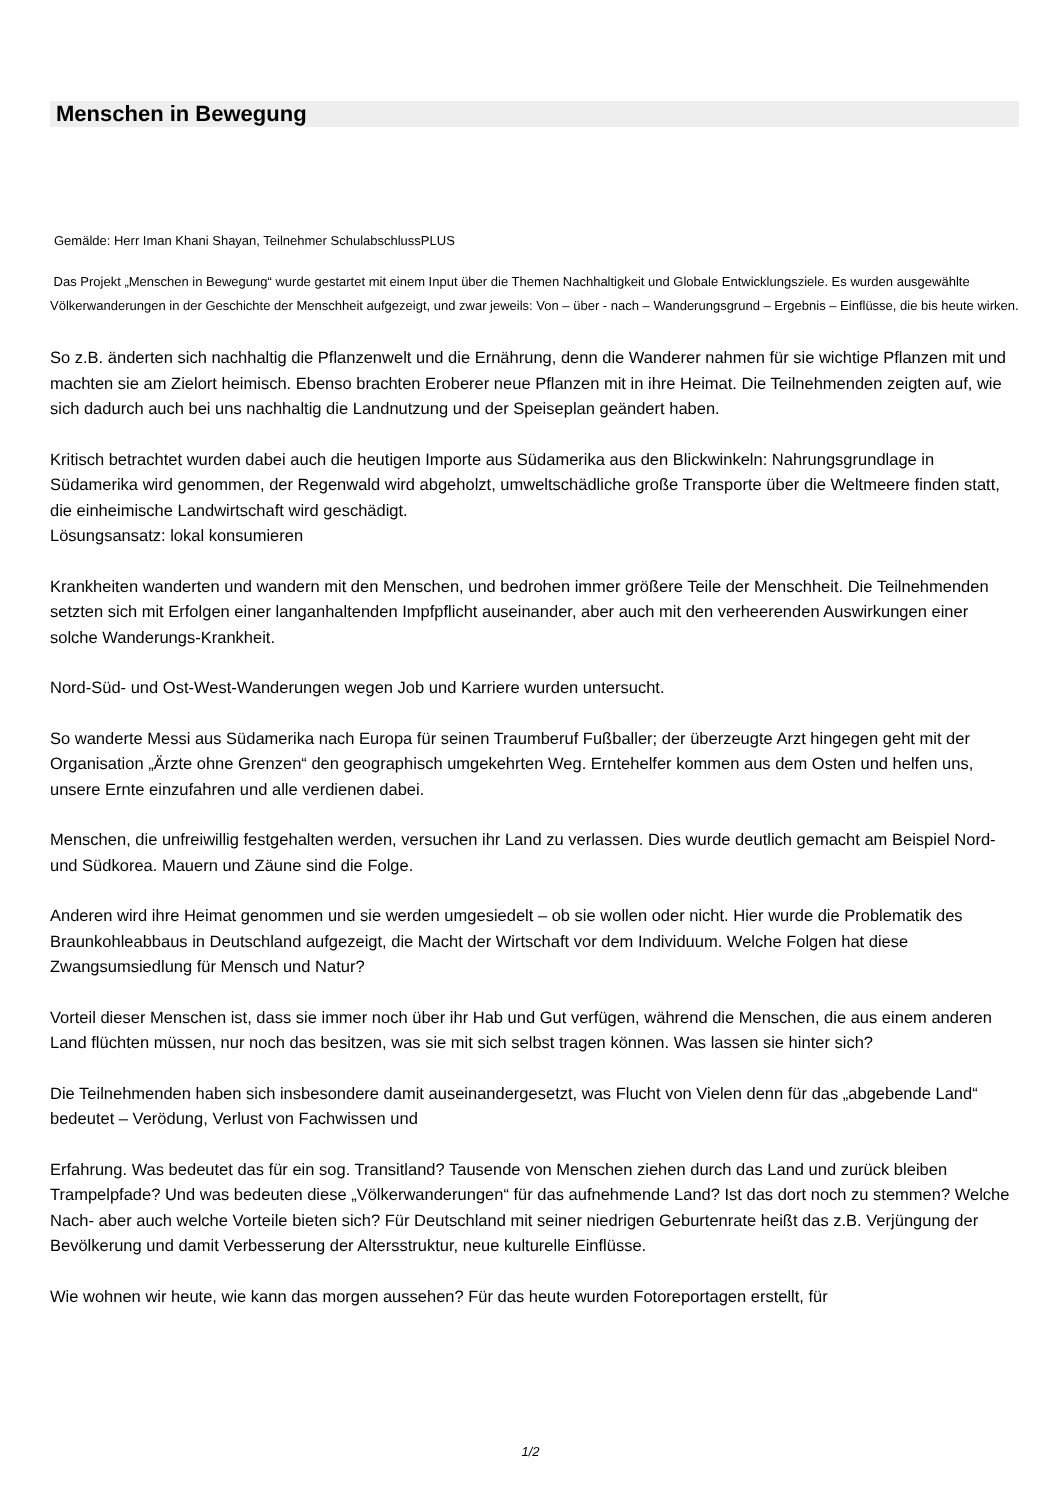Menschen in Bewegung
Gemälde: Herr Iman Khani Shayan, Teilnehmer SchulabschlussPLUS
Das Projekt „Menschen in Bewegung“ wurde gestartet mit einem Input über die Themen Nachhaltigkeit und Globale Entwicklungsziele. Es wurden ausgewählte Völkerwanderungen in der Geschichte der Menschheit aufgezeigt, und zwar jeweils: Von – über - nach – Wanderungsgrund – Ergebnis – Einflüsse, die bis heute wirken.
So z.B. änderten sich nachhaltig die Pflanzenwelt und die Ernährung, denn die Wanderer nahmen für sie wichtige Pflanzen mit und machten sie am Zielort heimisch. Ebenso brachten Eroberer neue Pflanzen mit in ihre Heimat. Die Teilnehmenden zeigten auf, wie sich dadurch auch bei uns nachhaltig die Landnutzung und der Speiseplan geändert haben.
Kritisch betrachtet wurden dabei auch die heutigen Importe aus Südamerika aus den Blickwinkeln: Nahrungsgrundlage in Südamerika wird genommen, der Regenwald wird abgeholzt, umweltschädliche große Transporte über die Weltmeere finden statt, die einheimische Landwirtschaft wird geschädigt.
Lösungsansatz: lokal konsumieren
Krankheiten wanderten und wandern mit den Menschen, und bedrohen immer größere Teile der Menschheit. Die Teilnehmenden setzten sich mit Erfolgen einer langanhaltenden Impfpflicht auseinander, aber auch mit den verheerenden Auswirkungen einer solche Wanderungs-Krankheit.
Nord-Süd- und Ost-West-Wanderungen wegen Job und Karriere wurden untersucht.
So wanderte Messi aus Südamerika nach Europa für seinen Traumberuf Fußballer; der überzeugte Arzt hingegen geht mit der Organisation „Ärzte ohne Grenzen“ den geographisch umgekehrten Weg. Erntehelfer kommen aus dem Osten und helfen uns, unsere Ernte einzufahren und alle verdienen dabei.
Menschen, die unfreiwillig festgehalten werden, versuchen ihr Land zu verlassen. Dies wurde deutlich gemacht am Beispiel Nord- und Südkorea. Mauern und Zäune sind die Folge.
Anderen wird ihre Heimat genommen und sie werden umgesiedelt – ob sie wollen oder nicht. Hier wurde die Problematik des Braunkohleabbaus in Deutschland aufgezeigt, die Macht der Wirtschaft vor dem Individuum. Welche Folgen hat diese Zwangsumsiedlung für Mensch und Natur?
Vorteil dieser Menschen ist, dass sie immer noch über ihr Hab und Gut verfügen, während die Menschen, die aus einem anderen Land flüchten müssen, nur noch das besitzen, was sie mit sich selbst tragen können. Was lassen sie hinter sich?
Die Teilnehmenden haben sich insbesondere damit auseinandergesetzt, was Flucht von Vielen denn für das „abgebende Land“ bedeutet – Verödung, Verlust von Fachwissen und
Erfahrung. Was bedeutet das für ein sog. Transitland? Tausende von Menschen ziehen durch das Land und zurück bleiben Trampelpfade? Und was bedeuten diese „Völkerwanderungen“ für das aufnehmende Land? Ist das dort noch zu stemmen? Welche Nach- aber auch welche Vorteile bieten sich? Für Deutschland mit seiner niedrigen Geburtenrate heißt das z.B. Verjüngung der Bevölkerung und damit Verbesserung der Altersstruktur, neue kulturelle Einflüsse.
Wie wohnen wir heute, wie kann das morgen aussehen? Für das heute wurden Fotoreportagen erstellt, für
1/2